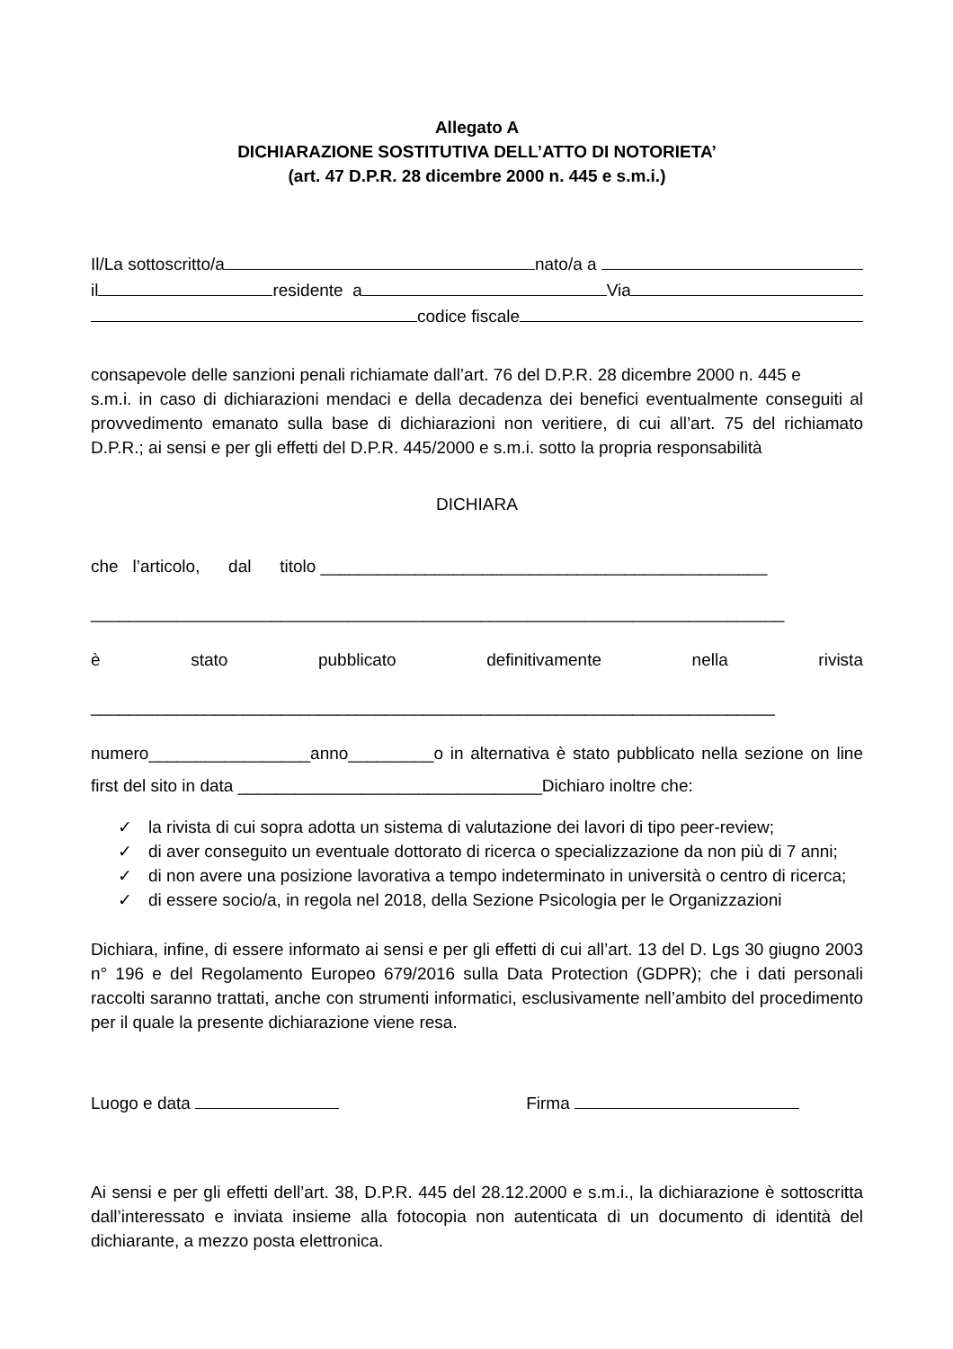Allegato A
DICHIARAZIONE SOSTITUTIVA DELL’ATTO DI NOTORIETA’
(art. 47 D.P.R. 28 dicembre 2000 n. 445 e s.m.i.)
Il/La sottoscritto/a nato/a a
il residente a Via
codice fiscale
consapevole delle sanzioni penali richiamate dall’art. 76 del D.P.R. 28 dicembre 2000 n. 445 e
s.m.i. in caso di dichiarazioni mendaci e della decadenza dei benefici eventualmente conseguiti al provvedimento emanato sulla base di dichiarazioni non veritiere, di cui all’art. 75 del richiamato D.P.R.; ai sensi e per gli effetti del D.P.R. 445/2000 e s.m.i. sotto la propria responsabilità
DICHIARA
che l’articolo, dal titolo _______________________________________________
_________________________________________________________________________
è stato pubblicato definitivamente nella rivista
________________________________________________________________________
numero_________________anno_________o in alternativa è stato pubblicato nella sezione on line first del sito in data ________________________________Dichiaro inoltre che:
✓ la rivista di cui sopra adotta un sistema di valutazione dei lavori di tipo peer-review;
✓ di aver conseguito un eventuale dottorato di ricerca o specializzazione da non più di 7 anni;
✓ di non avere una posizione lavorativa a tempo indeterminato in università o centro di ricerca;
✓ di essere socio/a, in regola nel 2018, della Sezione Psicologia per le Organizzazioni
Dichiara, infine, di essere informato ai sensi e per gli effetti di cui all’art. 13 del D. Lgs 30 giugno 2003 n° 196 e del Regolamento Europeo 679/2016 sulla Data Protection (GDPR); che i dati personali raccolti saranno trattati, anche con strumenti informatici, esclusivamente nell’ambito del procedimento per il quale la presente dichiarazione viene resa.
Luogo e data Firma
Ai sensi e per gli effetti dell’art. 38, D.P.R. 445 del 28.12.2000 e s.m.i., la dichiarazione è sottoscritta dall’interessato e inviata insieme alla fotocopia non autenticata di un documento di identità del dichiarante, a mezzo posta elettronica.